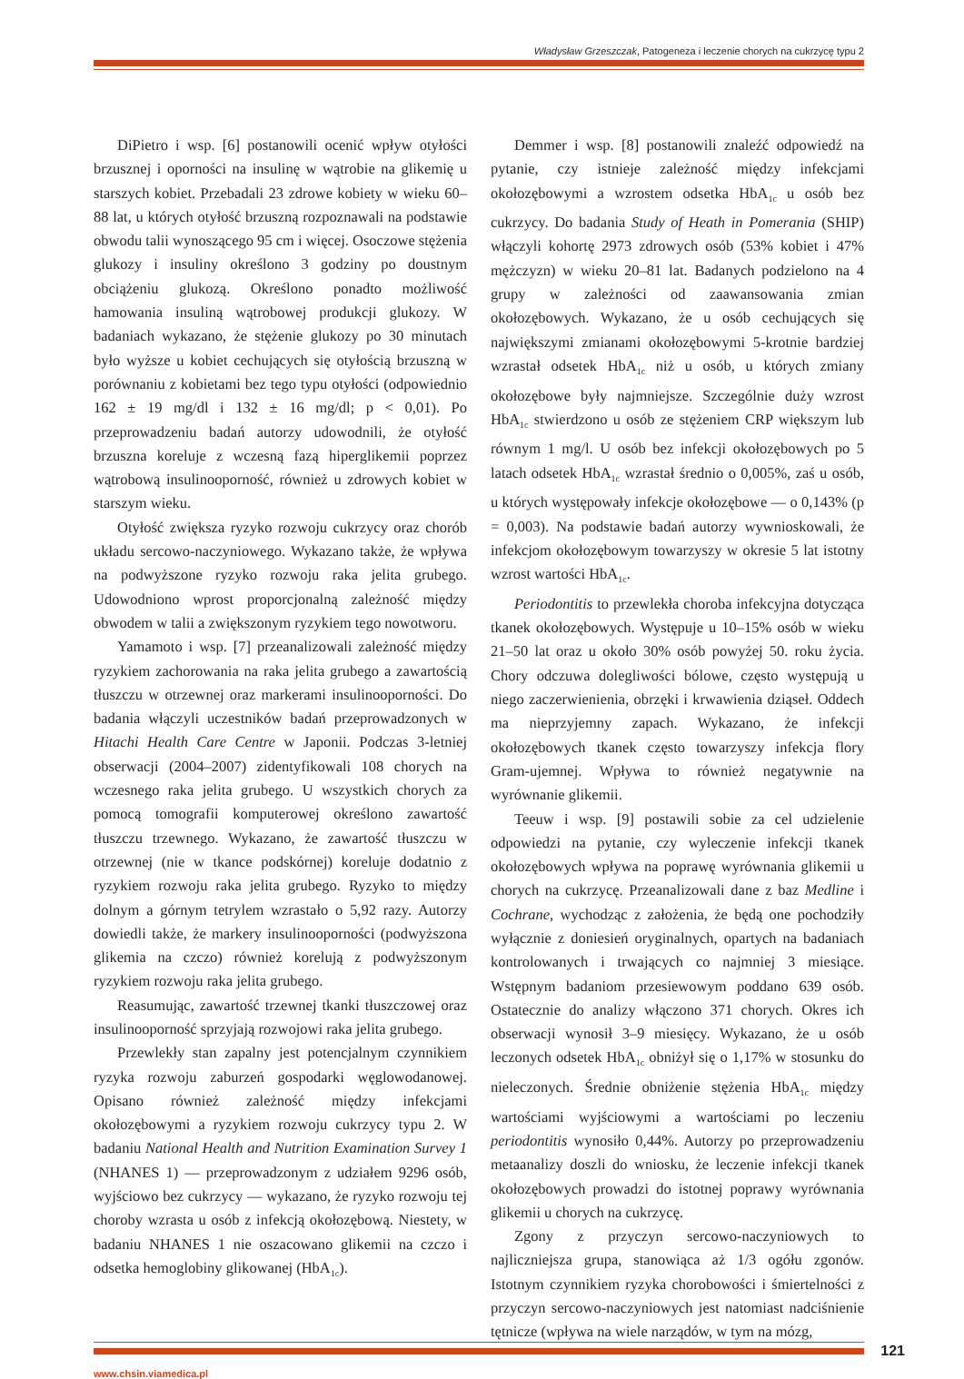Władysław Grzeszczak, Patogeneza i leczenie chorych na cukrzycę typu 2
DiPietro i wsp. [6] postanowili ocenić wpływ otyłości brzusznej i oporności na insulinę w wątrobie na glikemię u starszych kobiet. Przebadali 23 zdrowe kobiety w wieku 60–88 lat, u których otyłość brzuszną rozpoznawali na podstawie obwodu talii wynoszącego 95 cm i więcej. Osoczowe stężenia glukozy i insuliny określono 3 godziny po doustnym obciążeniu glukozą. Określono ponadto możliwość hamowania insuliną wątrobowej produkcji glukozy. W badaniach wykazano, że stężenie glukozy po 30 minutach było wyższe u kobiet cechujących się otyłością brzuszną w porównaniu z kobietami bez tego typu otyłości (odpowiednio 162 ± 19 mg/dl i 132 ± 16 mg/dl; p < 0,01). Po przeprowadzeniu badań autorzy udowodnili, że otyłość brzuszna koreluje z wczesną fazą hiperglikemii poprzez wątrobową insulinooporność, również u zdrowych kobiet w starszym wieku.
Otyłość zwiększa ryzyko rozwoju cukrzycy oraz chorób układu sercowo-naczyniowego. Wykazano także, że wpływa na podwyższone ryzyko rozwoju raka jelita grubego. Udowodniono wprost proporcjonalną zależność między obwodem w talii a zwiększonym ryzykiem tego nowotworu.
Yamamoto i wsp. [7] przeanalizowali zależność między ryzykiem zachorowania na raka jelita grubego a zawartością tłuszczu w otrzewnej oraz markerami insulinooporności. Do badania włączyli uczestników badań przeprowadzonych w Hitachi Health Care Centre w Japonii. Podczas 3-letniej obserwacji (2004–2007) zidentyfikowali 108 chorych na wczesnego raka jelita grubego. U wszystkich chorych za pomocą tomografii komputerowej określono zawartość tłuszczu trzewnego. Wykazano, że zawartość tłuszczu w otrzewnej (nie w tkance podskórnej) koreluje dodatnio z ryzykiem rozwoju raka jelita grubego. Ryzyko to między dolnym a górnym tetrylem wzrastało o 5,92 razy. Autorzy dowiedli także, że markery insulinooporności (podwyższona glikemia na czczo) również korelują z podwyższonym ryzykiem rozwoju raka jelita grubego.
Reasumując, zawartość trzewnej tkanki tłuszczowej oraz insulinooporność sprzyjają rozwojowi raka jelita grubego.
Przewlekły stan zapalny jest potencjalnym czynnikiem ryzyka rozwoju zaburzeń gospodarki węglowodanowej. Opisano również zależność między infekcjami okołozębowymi a ryzykiem rozwoju cukrzycy typu 2. W badaniu National Health and Nutrition Examination Survey 1 (NHANES 1) — przeprowadzonym z udziałem 9296 osób, wyjściowo bez cukrzycy — wykazano, że ryzyko rozwoju tej choroby wzrasta u osób z infekcją okołozębową. Niestety, w badaniu NHANES 1 nie oszacowano glikemii na czczo i odsetka hemoglobiny glikowanej (HbA<sub>1c</sub>).
Demmer i wsp. [8] postanowili znaleźć odpowiedź na pytanie, czy istnieje zależność między infekcjami okołozębowymi a wzrostem odsetka HbA<sub>1c</sub> u osób bez cukrzycy. Do badania Study of Heath in Pomerania (SHIP) włączyli kohortę 2973 zdrowych osób (53% kobiet i 47% mężczyzn) w wieku 20–81 lat. Badanych podzielono na 4 grupy w zależności od zaawansowania zmian okołozębowych. Wykazano, że u osób cechujących się największymi zmianami okołozębowymi 5-krotnie bardziej wzrastał odsetek HbA<sub>1c</sub> niż u osób, u których zmiany okołozębowe były najmniejsze. Szczególnie duży wzrost HbA<sub>1c</sub> stwierdzono u osób ze stężeniem CRP większym lub równym 1 mg/l. U osób bez infekcji okołozębowych po 5 latach odsetek HbA<sub>1c</sub> wzrastał średnio o 0,005%, zaś u osób, u których występowały infekcje okołozębowe — o 0,143% (p = 0,003). Na podstawie badań autorzy wywnioskowali, że infekcjom okołozębowym towarzyszy w okresie 5 lat istotny wzrost wartości HbA<sub>1c</sub>.
Periodontitis to przewlekła choroba infekcyjna dotycząca tkanek okołozębowych. Występuje u 10–15% osób w wieku 21–50 lat oraz u około 30% osób powyżej 50. roku życia. Chory odczuwa dolegliwości bólowe, często występują u niego zaczerwienienia, obrzęki i krwawienia dziąseł. Oddech ma nieprzyjemny zapach. Wykazano, że infekcji okołozębowych tkanek często towarzyszy infekcja flory Gram-ujemnej. Wpływa to również negatywnie na wyrównanie glikemii.
Teeuw i wsp. [9] postawili sobie za cel udzielenie odpowiedzi na pytanie, czy wyleczenie infekcji tkanek okołozębowych wpływa na poprawę wyrównania glikemii u chorych na cukrzycę. Przeanalizowali dane z baz Medline i Cochrane, wychodząc z założenia, że będą one pochodziły wyłącznie z doniesień oryginalnych, opartych na badaniach kontrolowanych i trwających co najmniej 3 miesiące. Wstępnym badaniom przesiewowym poddano 639 osób. Ostatecznie do analizy włączono 371 chorych. Okres ich obserwacji wynosił 3–9 miesięcy. Wykazano, że u osób leczonych odsetek HbA<sub>1c</sub> obniżył się o 1,17% w stosunku do nieleczonych. Średnie obniżenie stężenia HbA<sub>1c</sub> między wartościami wyjściowymi a wartościami po leczeniu periodontitis wynosiło 0,44%. Autorzy po przeprowadzeniu metaanalizy doszli do wniosku, że leczenie infekcji tkanek okołozębowych prowadzi do istotnej poprawy wyrównania glikemii u chorych na cukrzycę.
Zgony z przyczyn sercowo-naczyniowych to najliczniejsza grupa, stanowiąca aż 1/3 ogółu zgonów. Istotnym czynnikiem ryzyka chorobowości i śmiertelności z przyczyn sercowo-naczyniowych jest natomiast nadciśnienie tętnicze (wpływa na wiele narządów, w tym na mózg,
121
www.chsin.viamedica.pl